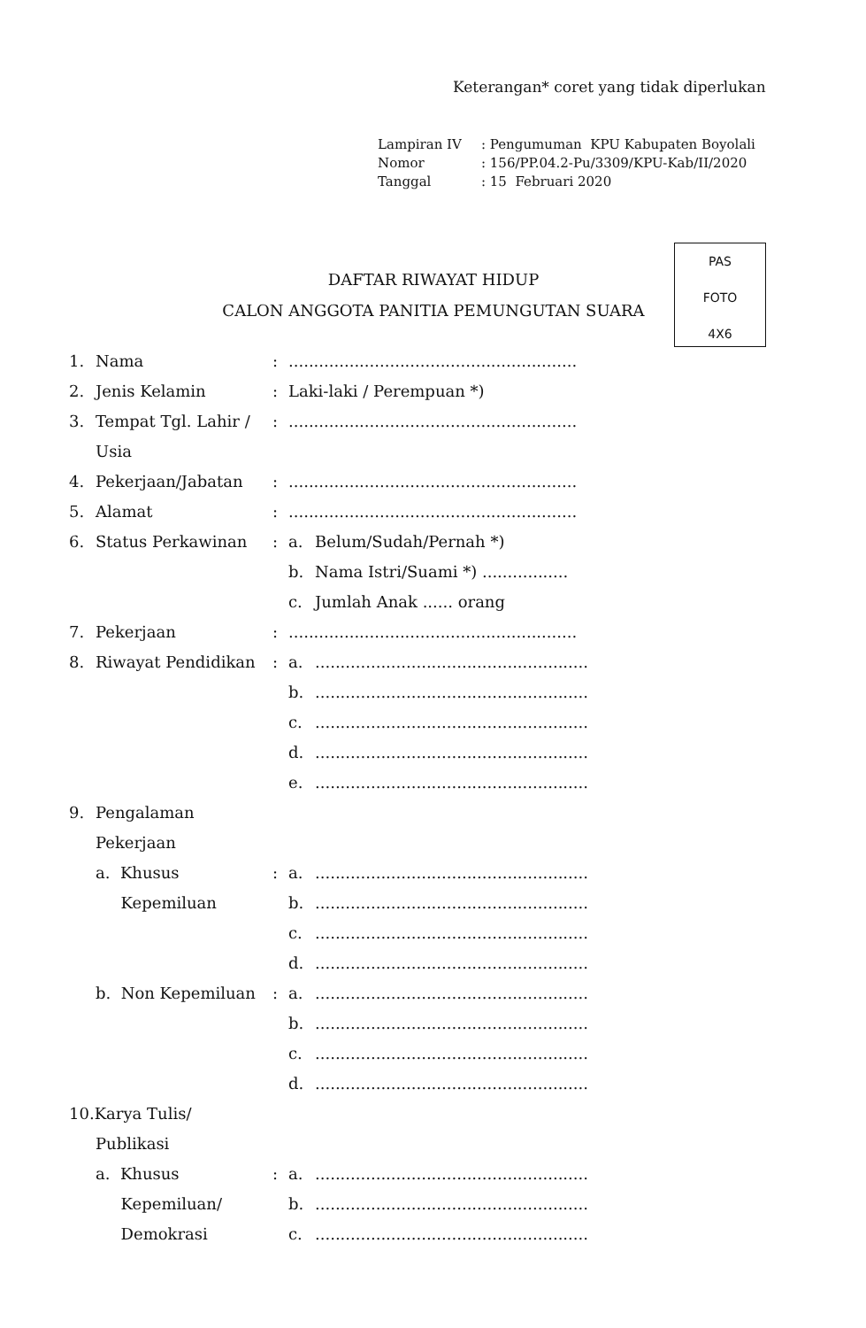Keterangan* coret yang tidak diperlukan
| Lampiran IV | : Pengumuman KPU Kabupaten Boyolali |
| Nomor | : 156/PP.04.2-Pu/3309/KPU-Kab/II/2020 |
| Tanggal | : 15 Februari 2020 |
DAFTAR RIWAYAT HIDUP
CALON ANGGOTA PANITIA PEMUNGUTAN SUARA
PAS
FOTO
4X6
| 1. | Nama | : | ......................................................... | |
| 2. | Jenis Kelamin | : | Laki-laki / Perempuan *) | |
| 3. | Tempat Tgl. Lahir / | : | ......................................................... | |
| | Usia | | | |
| 4. | Pekerjaan/Jabatan | : | ......................................................... | |
| 5. | Alamat | : | ......................................................... | |
| 6. | Status Perkawinan | : | a. | Belum/Sudah/Pernah *) |
| | | | b. | Nama Istri/Suami *) ................. |
| | | | c. | Jumlah Anak ...... orang |
| 7. | Pekerjaan | : | ......................................................... | |
| 8. | Riwayat Pendidikan | : | a. | ...................................................... |
| | | | b. | ...................................................... |
| | | | c. | ...................................................... |
| | | | d. | ...................................................... |
| | | | e. | ...................................................... |
| 9. | Pengalaman | | | |
| | Pekerjaan | | | |
| | a. Khusus | : | a. | ...................................................... |
| | Kepemiluan | | b. | ...................................................... |
| | | | c. | ...................................................... |
| | | | d. | ...................................................... |
| | b. Non Kepemiluan | : | a. | ...................................................... |
| | | | b. | ...................................................... |
| | | | c. | ...................................................... |
| | | | d. | ...................................................... |
| 10.Karya Tulis/ | | | | |
| | Publikasi | | | |
| | a. Khusus | : | a. | ...................................................... |
| | Kepemiluan/ | | b. | ...................................................... |
| | Demokrasi | | c. | ...................................................... |